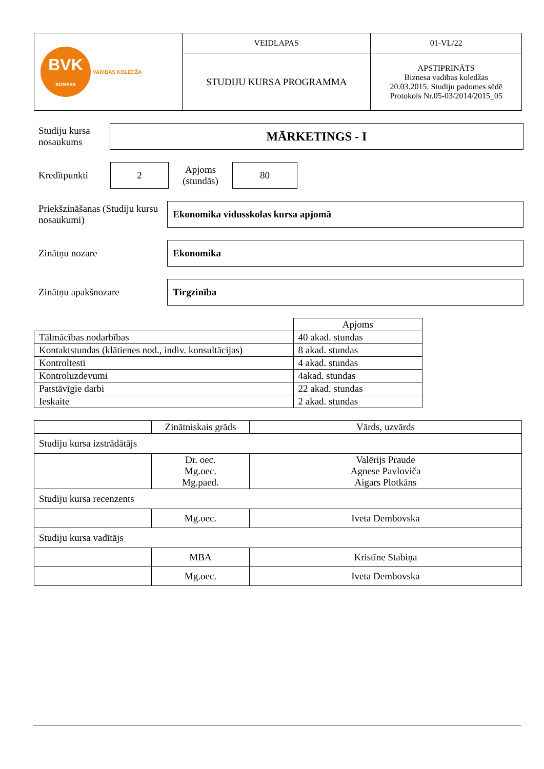| BVK BIZNESA VADĪBAS KOLEDŽA | VEIDLAPAS | 01-VL/22 |
| | STUDIJU KURSA PROGRAMMA | APSTIPRINĀTS Biznesa vadības koledžas 20.03.2015. Studiju padomes sēdē Protokols Nr.05-03/2014/2015_05 |
Studiju kursa nosaukums
MĀRKETINGS - I
Kredītpunkti
2
Apjoms (stundās)
80
Priekšzināšanas (Studiju kursu nosaukumi)
Ekonomika vidusskolas kursa apjomā
Zinātņu nozare
Ekonomika
Zinātņu apakšnozare
Tirgzinība
| | Apjoms |
| Tālmācības nodarbības | 40 akad. stundas |
| Kontaktstundas (klātienes nod., indiv. konsultācijas) | 8 akad. stundas |
| Kontroltesti | 4 akad. stundas |
| Kontroluzdevumi | 4akad. stundas |
| Patstāvīgie darbi | 22 akad. stundas |
| Ieskaite | 2 akad. stundas |
| | Zinātniskais grāds | Vārds, uzvārds |
| Studiju kursa izstrādātājs | | |
| | Dr. oec. Mg.oec. Mg.paed. | Valērijs Praude Agnese Pavloviča Aigars Plotkāns |
| Studiju kursa recenzents | | |
| | Mg.oec. | Iveta Dembovska |
| Studiju kursa vadītājs | | |
| | MBA | Kristīne Stabiņa |
| | Mg.oec. | Iveta Dembovska |